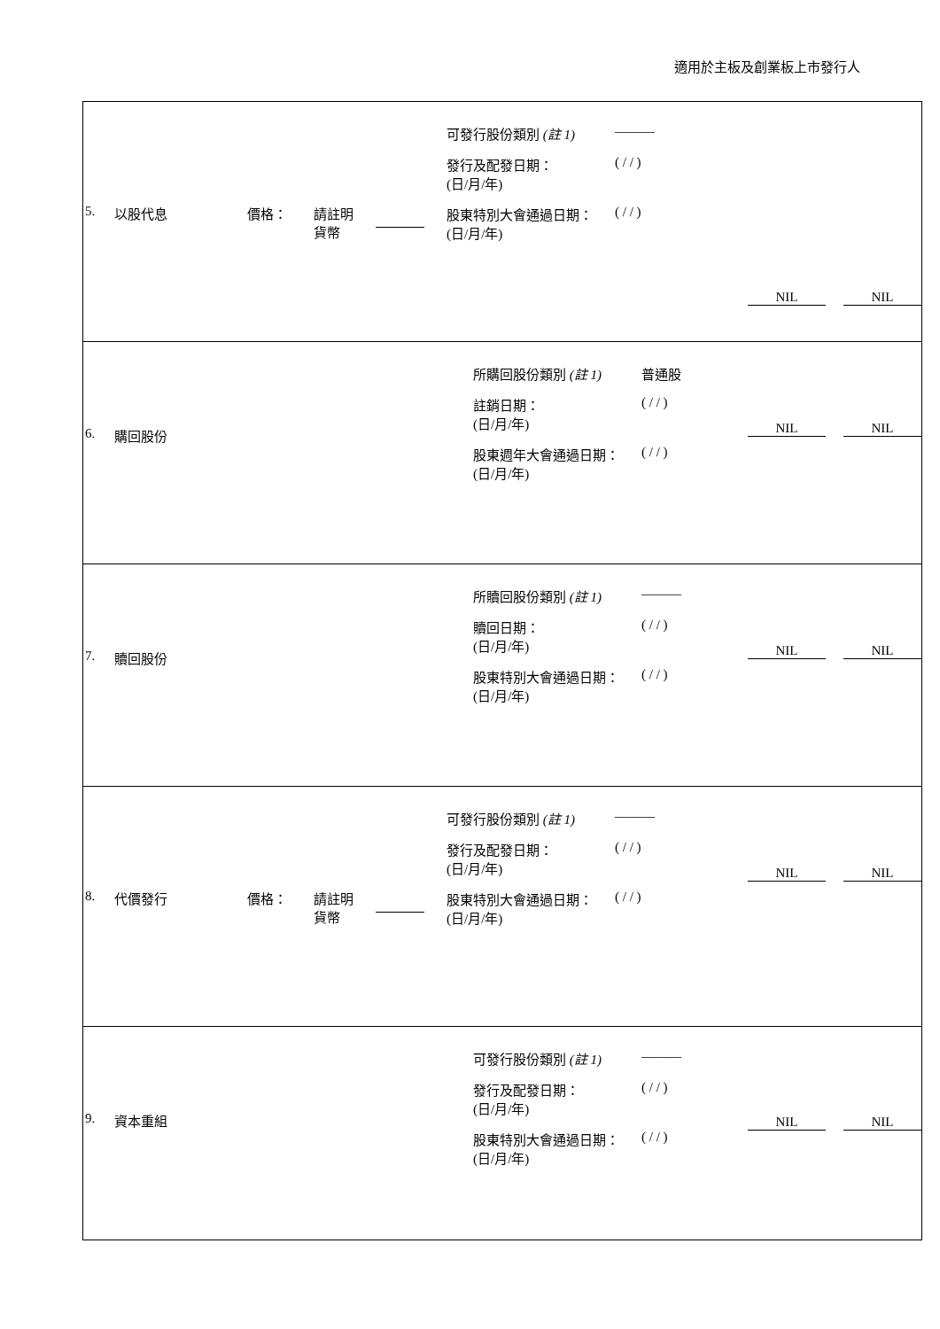適用於主板及創業板上市發行人
| 5. 以股代息 價格： 請註明 貨幣 可發行股份類別 (註 1) ——— 發行及配發日期： (日/月/年) ( / / ) 股東特別大會通過日期： (日/月/年) ( / / ) NIL NIL |
| 6. 購回股份 所購回股份類別 (註 1) 普通股 註銷日期： (日/月/年) ( / / ) 股東週年大會通過日期： (日/月/年) ( / / ) NIL NIL |
| 7. 贖回股份 所贖回股份類別 (註 1) ——— 贖回日期： (日/月/年) ( / / ) 股東特別大會通過日期： (日/月/年) ( / / ) NIL NIL |
| 8. 代價發行 價格： 請註明 貨幣 可發行股份類別 (註 1) ——— 發行及配發日期： (日/月/年) ( / / ) 股東特別大會通過日期： (日/月/年) ( / / ) NIL NIL |
| 9. 資本重組 可發行股份類別 (註 1) ——— 發行及配發日期： (日/月/年) ( / / ) 股東特別大會通過日期： (日/月/年) ( / / ) NIL NIL |